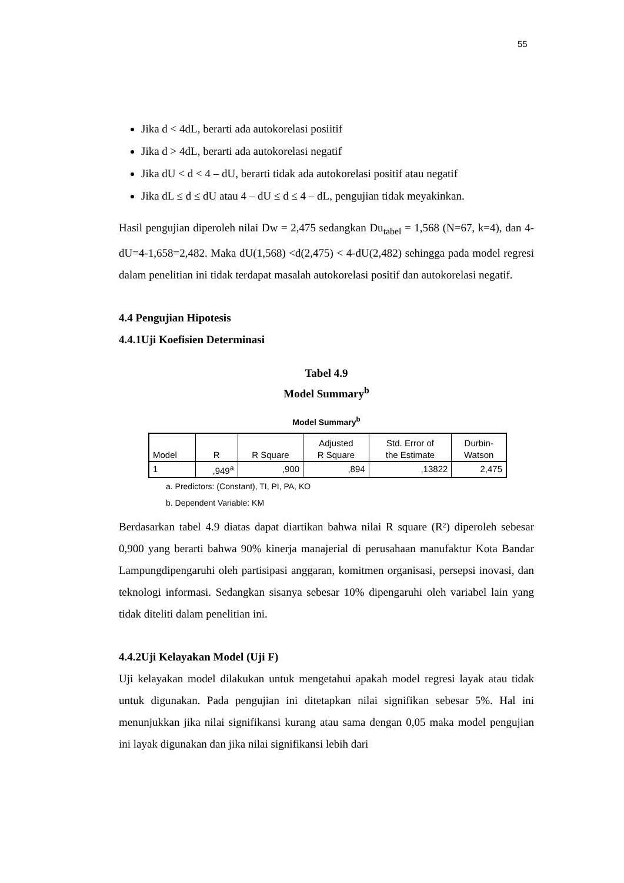55
Jika d < 4dL, berarti ada autokorelasi posiitif
Jika d > 4dL, berarti ada autokorelasi negatif
Jika dU < d < 4 – dU, berarti tidak ada autokorelasi positif atau negatif
Jika dL ≤ d ≤ dU atau 4 – dU ≤ d ≤ 4 – dL, pengujian tidak meyakinkan.
Hasil pengujian diperoleh nilai Dw = 2,475 sedangkan Du<sub>tabel</sub> = 1,568 (N=67, k=4), dan 4-dU=4-1,658=2,482. Maka dU(1,568) <d(2,475) < 4-dU(2,482) sehingga pada model regresi dalam penelitian ini tidak terdapat masalah autokorelasi positif dan autokorelasi negatif.
4.4 Pengujian Hipotesis
4.4.1Uji Koefisien Determinasi
Tabel 4.9
Model Summary<sup>b</sup>
Model Summary<sup>b</sup>
| Model | R | R Square | Adjusted R Square | Std. Error of the Estimate | Durbin- Watson |
| --- | --- | --- | --- | --- | --- |
| 1 | ,949<sup>a</sup> | ,900 | ,894 | ,13822 | 2,475 |
a. Predictors: (Constant), TI, PI, PA, KO
b. Dependent Variable: KM
Berdasarkan tabel 4.9 diatas dapat diartikan bahwa nilai R square (R²) diperoleh sebesar 0,900 yang berarti bahwa 90% kinerja manajerial di perusahaan manufaktur Kota Bandar Lampungdipengaruhi oleh partisipasi anggaran, komitmen organisasi, persepsi inovasi, dan teknologi informasi. Sedangkan sisanya sebesar 10% dipengaruhi oleh variabel lain yang tidak diteliti dalam penelitian ini.
4.4.2Uji Kelayakan Model (Uji F)
Uji kelayakan model dilakukan untuk mengetahui apakah model regresi layak atau tidak untuk digunakan. Pada pengujian ini ditetapkan nilai signifikan sebesar 5%. Hal ini menunjukkan jika nilai signifikansi kurang atau sama dengan 0,05 maka model pengujian ini layak digunakan dan jika nilai signifikansi lebih dari